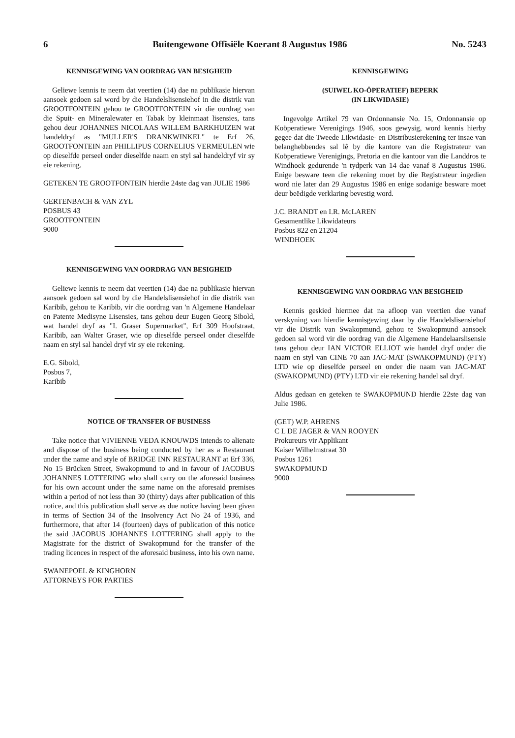6 Buitengewone Offisiële Koerant 8 Augustus 1986 No. 5243
KENNISGEWING VAN OORDRAG VAN BESIGHEID
Geliewe kennis te neem dat veertien (14) dae na publikasie hiervan aansoek gedoen sal word by die Handelslisensiehof in die distrik van GROOTFONTEIN gehou te GROOTFONTEIN vir die oordrag van die Spuit- en Mineralewater en Tabak by kleinmaat lisensies, tans gehou deur JOHANNES NICOLAAS WILLEM BARKHUIZEN wat handeldryf as "MULLER'S DRANKWINKEL" te Erf 26, GROOTFONTEIN aan PHILLIPUS CORNELIUS VERMEULEN wie op dieselfde perseel onder dieselfde naam en styl sal handeldryf vir sy eie rekening.
GETEKEN TE GROOTFONTEIN hierdie 24ste dag van JULIE 1986
GERTENBACH & VAN ZYL
POSBUS 43
GROOTFONTEIN
9000
KENNISGEWING VAN OORDRAG VAN BESIGHEID
Geliewe kennis te neem dat veertien (14) dae na publikasie hiervan aansoek gedoen sal word by die Handelslisensiehof in die distrik van Karibib, gehou te Karibib, vir die oordrag van 'n Algemene Handelaar en Patente Medisyne Lisensies, tans gehou deur Eugen Georg Sibold, wat handel dryf as "I. Graser Supermarket", Erf 309 Hoofstraat, Karibib, aan Walter Graser, wie op dieselfde perseel onder dieselfde naam en styl sal handel dryf vir sy eie rekening.
E.G. Sibold,
Posbus 7,
Karibib
NOTICE OF TRANSFER OF BUSINESS
Take notice that VIVIENNE VEDA KNOUWDS intends to alienate and dispose of the business being conducted by her as a Restaurant under the name and style of BRIDGE INN RESTAURANT at Erf 336, No 15 Brücken Street, Swakopmund to and in favour of JACOBUS JOHANNES LOTTERING who shall carry on the aforesaid business for his own account under the same name on the aforesaid premises within a period of not less than 30 (thirty) days after publication of this notice, and this publication shall serve as due notice having been given in terms of Section 34 of the Insolvency Act No 24 of 1936, and furthermore, that after 14 (fourteen) days of publication of this notice the said JACOBUS JOHANNES LOTTERING shall apply to the Magistrate for the district of Swakopmund for the transfer of the trading licences in respect of the aforesaid business, into his own name.
SWANEPOEL & KINGHORN
ATTORNEYS FOR PARTIES
KENNISGEWING
(SUIWEL KO-ÖPERATIEF) BEPERK
(IN LIKWIDASIE)
Ingevolge Artikel 79 van Ordonnansie No. 15, Ordonnansie op Koöperatiewe Verenigings 1946, soos gewysig, word kennis hierby gegee dat die Tweede Likwidasie- en Distribusierekening ter insae van belanghebbendes sal lê by die kantore van die Registrateur van Koöperatiewe Verenigings, Pretoria en die kantoor van die Landdros te Windhoek gedurende 'n tydperk van 14 dae vanaf 8 Augustus 1986. Enige besware teen die rekening moet by die Registrateur ingedien word nie later dan 29 Augustus 1986 en enige sodanige besware moet deur beëdigde verklaring bevestig word.
J.C. BRANDT en I.R. McLAREN
Gesamentlike Likwidateurs
Posbus 822 en 21204
WINDHOEK
KENNISGEWING VAN OORDRAG VAN BESIGHEID
Kennis geskied hiermee dat na afloop van veertien dae vanaf verskyning van hierdie kennisgewing daar by die Handelslisensiehof vir die Distrik van Swakopmund, gehou te Swakopmund aansoek gedoen sal word vir die oordrag van die Algemene Handelaarslisensie tans gehou deur IAN VICTOR ELLIOT wie handel dryf onder die naam en styl van CINE 70 aan JAC-MAT (SWAKOPMUND) (PTY) LTD wie op dieselfde perseel en onder die naam van JAC-MAT (SWAKOPMUND) (PTY) LTD vir eie rekening handel sal dryf.
Aldus gedaan en geteken te SWAKOPMUND hierdie 22ste dag van Julie 1986.
(GET) W.P. AHRENS
C L DE JAGER & VAN ROOYEN
Prokureurs vir Applikant
Kaiser Wilhelmstraat 30
Posbus 1261
SWAKOPMUND
9000